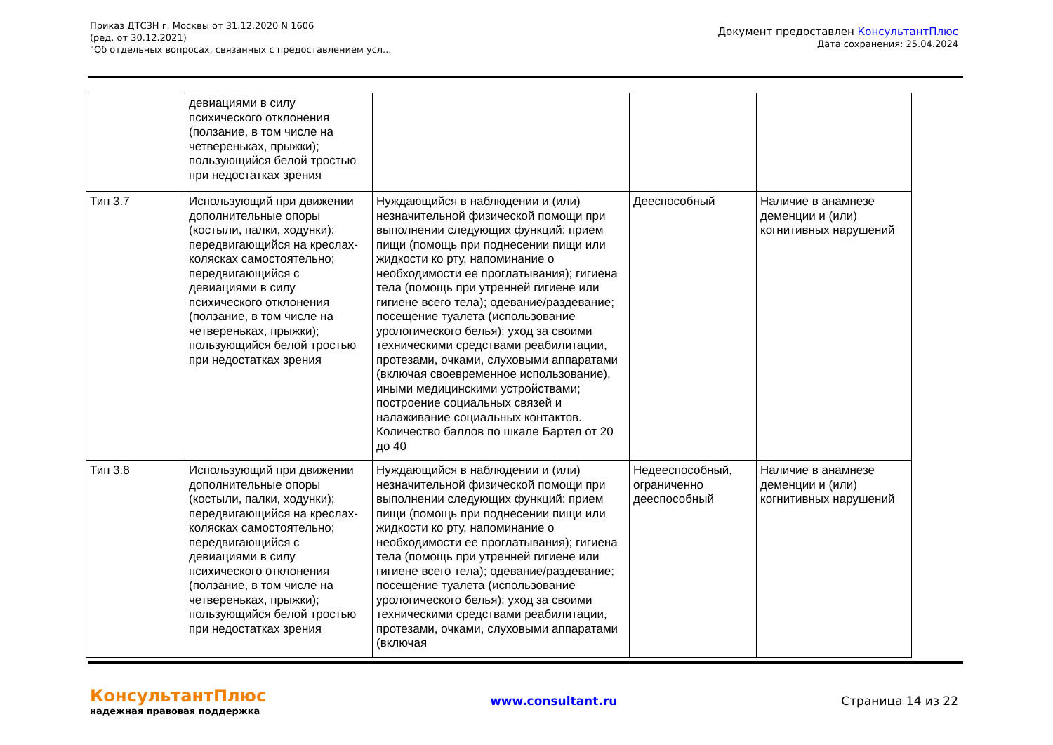Приказ ДТСЗН г. Москвы от 31.12.2020 N 1606
(ред. от 30.12.2021)
"Об отдельных вопросах, связанных с предоставлением усл...
Документ предоставлен КонсультантПлюс
Дата сохранения: 25.04.2024
| | девиациями в силу психического отклонения (ползание, в том числе на четвереньках, прыжки); пользующийся белой тростью при недостатках зрения | | | |
| Тип 3.7 | Использующий при движении дополнительные опоры (костыли, палки, ходунки); передвигающийся на креслах-колясках самостоятельно; передвигающийся с девиациями в силу психического отклонения (ползание, в том числе на четвереньках, прыжки); пользующийся белой тростью при недостатках зрения | Нуждающийся в наблюдении и (или) незначительной физической помощи при выполнении следующих функций: прием пищи (помощь при поднесении пищи или жидкости ко рту, напоминание о необходимости ее проглатывания); гигиена тела (помощь при утренней гигиене или гигиене всего тела); одевание/раздевание; посещение туалета (использование урологического белья); уход за своими техническими средствами реабилитации, протезами, очками, слуховыми аппаратами (включая своевременное использование), иными медицинскими устройствами; построение социальных связей и налаживание социальных контактов. Количество баллов по шкале Бартел от 20 до 40 | Дееспособный | Наличие в анамнезе деменции и (или) когнитивных нарушений |
| Тип 3.8 | Использующий при движении дополнительные опоры (костыли, палки, ходунки); передвигающийся на креслах-колясках самостоятельно; передвигающийся с девиациями в силу психического отклонения (ползание, в том числе на четвереньках, прыжки); пользующийся белой тростью при недостатках зрения | Нуждающийся в наблюдении и (или) незначительной физической помощи при выполнении следующих функций: прием пищи (помощь при поднесении пищи или жидкости ко рту, напоминание о необходимости ее проглатывания); гигиена тела (помощь при утренней гигиене или гигиене всего тела); одевание/раздевание; посещение туалета (использование урологического белья); уход за своими техническими средствами реабилитации, протезами, очками, слуховыми аппаратами (включая | Недееспособный, ограниченно дееспособный | Наличие в анамнезе деменции и (или) когнитивных нарушений |
КонсультантПлюс
надежная правовая поддержка
www.consultant.ru Страница 14 из 22